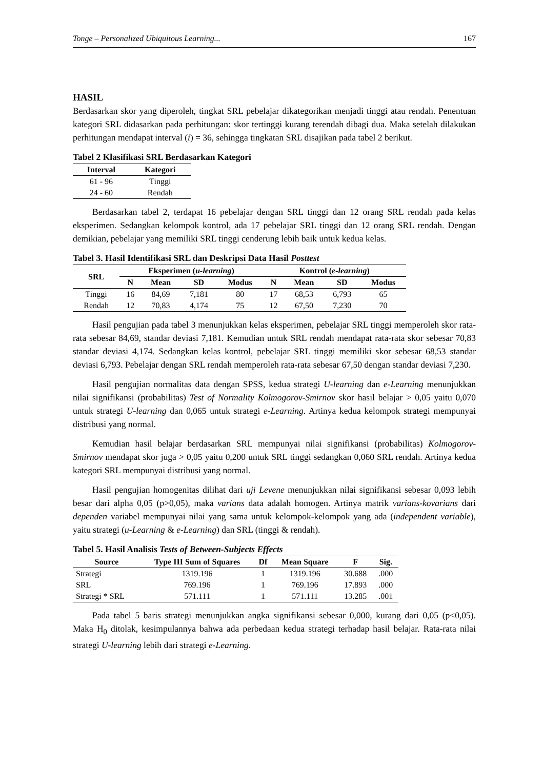Tonge – Personalized Ubiquitous Learning... 167
HASIL
Berdasarkan skor yang diperoleh, tingkat SRL pebelajar dikategorikan menjadi tinggi atau rendah. Penentuan kategori SRL didasarkan pada perhitungan: skor tertinggi kurang terendah dibagi dua. Maka setelah dilakukan perhitungan mendapat interval (i) = 36, sehingga tingkatan SRL disajikan pada tabel 2 berikut.
Tabel 2 Klasifikasi SRL Berdasarkan Kategori
| Interval | Kategori |
| --- | --- |
| 61 - 96 | Tinggi |
| 24 - 60 | Rendah |
Berdasarkan tabel 2, terdapat 16 pebelajar dengan SRL tinggi dan 12 orang SRL rendah pada kelas eksperimen. Sedangkan kelompok kontrol, ada 17 pebelajar SRL tinggi dan 12 orang SRL rendah. Dengan demikian, pebelajar yang memiliki SRL tinggi cenderung lebih baik untuk kedua kelas.
Tabel 3. Hasil Identifikasi SRL dan Deskripsi Data Hasil Posttest
| SRL | Eksperimen ( u-learning ) | | | | Kontrol ( e-learning ) | | | |
| --- | --- | --- | --- | --- | --- | --- | --- | --- |
| | N | Mean | SD | Modus | N | Mean | SD | Modus |
| Tinggi | 16 | 84,69 | 7,181 | 80 | 17 | 68,53 | 6,793 | 65 |
| Rendah | 12 | 70,83 | 4,174 | 75 | 12 | 67,50 | 7,230 | 70 |
Hasil pengujian pada tabel 3 menunjukkan kelas eksperimen, pebelajar SRL tinggi memperoleh skor rata-rata sebesar 84,69, standar deviasi 7,181. Kemudian untuk SRL rendah mendapat rata-rata skor sebesar 70,83 standar deviasi 4,174. Sedangkan kelas kontrol, pebelajar SRL tinggi memiliki skor sebesar 68,53 standar deviasi 6,793. Pebelajar dengan SRL rendah memperoleh rata-rata sebesar 67,50 dengan standar deviasi 7,230.
Hasil pengujian normalitas data dengan SPSS, kedua strategi U-learning dan e-Learning menunjukkan nilai signifikansi (probabilitas) Test of Normality Kolmogorov-Smirnov skor hasil belajar > 0,05 yaitu 0,070 untuk strategi U-learning dan 0,065 untuk strategi e-Learning. Artinya kedua kelompok strategi mempunyai distribusi yang normal.
Kemudian hasil belajar berdasarkan SRL mempunyai nilai signifikansi (probabilitas) Kolmogorov-Smirnov mendapat skor juga > 0,05 yaitu 0,200 untuk SRL tinggi sedangkan 0,060 SRL rendah. Artinya kedua kategori SRL mempunyai distribusi yang normal.
Hasil pengujian homogenitas dilihat dari uji Levene menunjukkan nilai signifikansi sebesar 0,093 lebih besar dari alpha 0,05 (p>0,05), maka varians data adalah homogen. Artinya matrik varians-kovarians dari dependen variabel mempunyai nilai yang sama untuk kelompok-kelompok yang ada (independent variable), yaitu strategi (u-Learning & e-Learning) dan SRL (tinggi & rendah).
Tabel 5. Hasil Analisis Tests of Between-Subjects Effects
| Source | Type III Sum of Squares | Df | Mean Square | F | Sig. |
| --- | --- | --- | --- | --- | --- |
| Strategi | 1319.196 | 1 | 1319.196 | 30.688 | .000 |
| SRL | 769.196 | 1 | 769.196 | 17.893 | .000 |
| Strategi * SRL | 571.111 | 1 | 571.111 | 13.285 | .001 |
Pada tabel 5 baris strategi menunjukkan angka signifikansi sebesar 0,000, kurang dari 0,05 (p<0,05). Maka H<sub>0</sub> ditolak, kesimpulannya bahwa ada perbedaan kedua strategi terhadap hasil belajar. Rata-rata nilai strategi U-learning lebih dari strategi e-Learning.